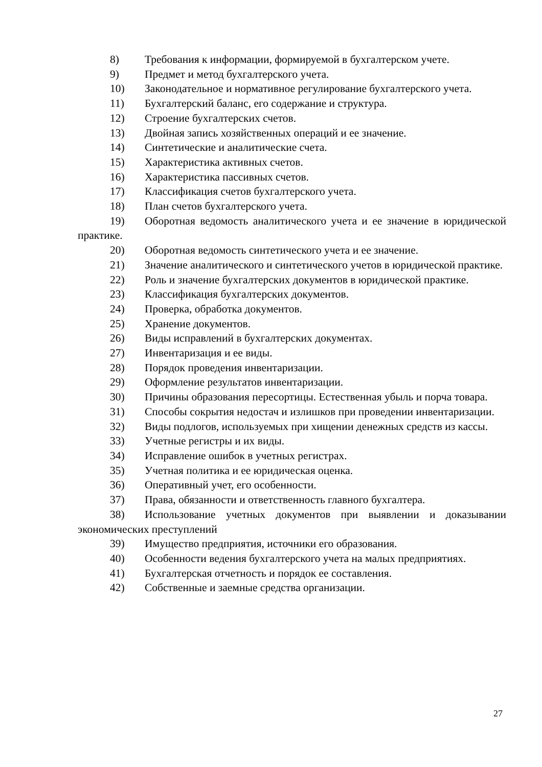8) Требования к информации, формируемой в бухгалтерском учете.
9) Предмет и метод бухгалтерского учета.
10) Законодательное и нормативное регулирование бухгалтерского учета.
11) Бухгалтерский баланс, его содержание и структура.
12) Строение бухгалтерских счетов.
13) Двойная запись хозяйственных операций и ее значение.
14) Синтетические и аналитические счета.
15) Характеристика активных счетов.
16) Характеристика пассивных счетов.
17) Классификация счетов бухгалтерского учета.
18) План счетов бухгалтерского учета.
19) Оборотная ведомость аналитического учета и ее значение в юридической практике.
20) Оборотная ведомость синтетического учета и ее значение.
21) Значение аналитического и синтетического учетов в юридической практике.
22) Роль и значение бухгалтерских документов в юридической практике.
23) Классификация бухгалтерских документов.
24) Проверка, обработка документов.
25) Хранение документов.
26) Виды исправлений в бухгалтерских документах.
27) Инвентаризация и ее виды.
28) Порядок проведения инвентаризации.
29) Оформление результатов инвентаризации.
30) Причины образования пересортицы. Естественная убыль и порча товара.
31) Способы сокрытия недостач и излишков при проведении инвентаризации.
32) Виды подлогов, используемых при хищении денежных средств из кассы.
33) Учетные регистры и их виды.
34) Исправление ошибок в учетных регистрах.
35) Учетная политика и ее юридическая оценка.
36) Оперативный учет, его особенности.
37) Права, обязанности и ответственность главного бухгалтера.
38) Использование учетных документов при выявлении и доказывании экономических преступлений
39) Имущество предприятия, источники его образования.
40) Особенности ведения бухгалтерского учета на малых предприятиях.
41) Бухгалтерская отчетность и порядок ее составления.
42) Собственные и заемные средства организации.
27